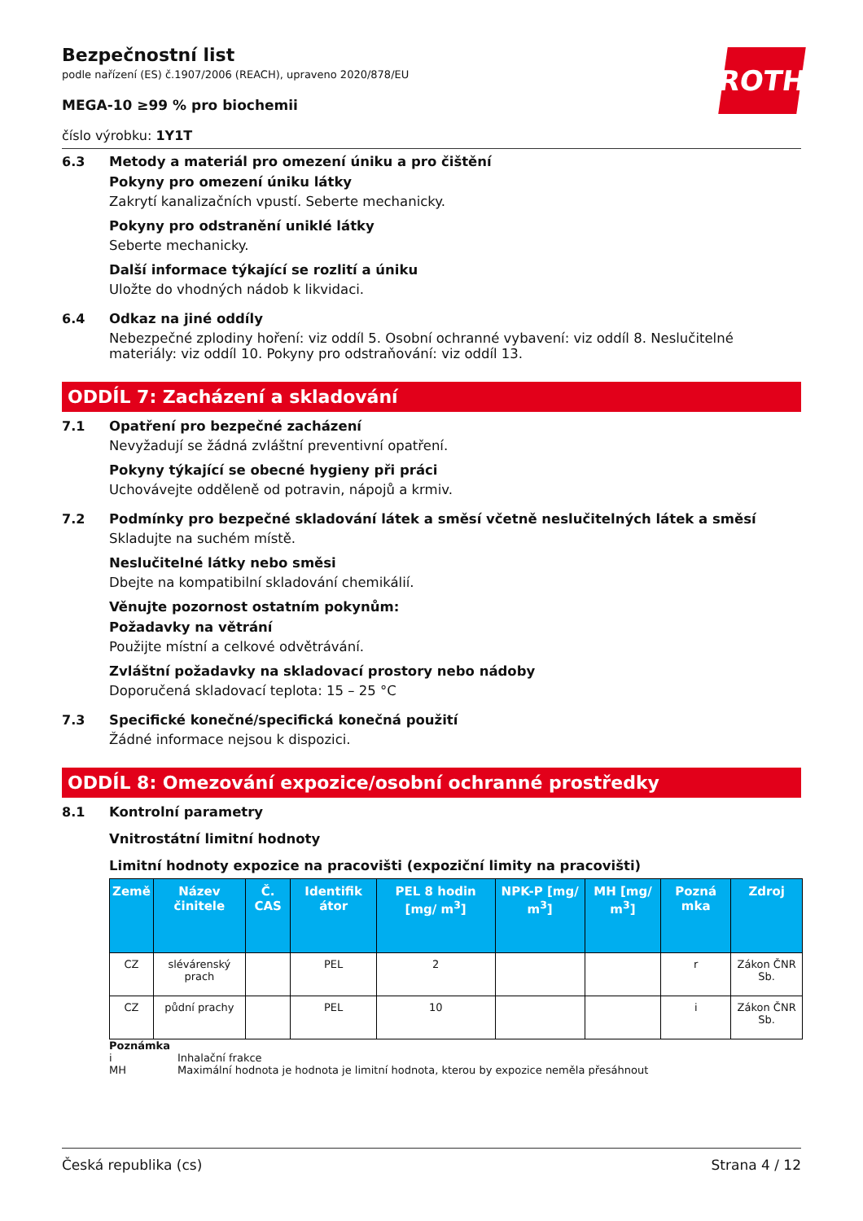ROTH
Bezpečnostní list
podle nařízení (ES) č.1907/2006 (REACH), upraveno 2020/878/EU
MEGA-10 ≥99 % pro biochemii
číslo výrobku: 1Y1T
6.3 Metody a materiál pro omezení úniku a pro čištění
Pokyny pro omezení úniku látky
Zakrytí kanalizačních vpustí. Seberte mechanicky.
Pokyny pro odstranění uniklé látky
Seberte mechanicky.
Další informace týkající se rozlití a úniku
Uložte do vhodných nádob k likvidaci.
6.4 Odkaz na jiné oddíly
Nebezpečné zplodiny hoření: viz oddíl 5. Osobní ochranné vybavení: viz oddíl 8. Neslučitelné materiály: viz oddíl 10. Pokyny pro odstraňování: viz oddíl 13.
ODDÍL 7: Zacházení a skladování
7.1 Opatření pro bezpečné zacházení
Nevyžadují se žádná zvláštní preventivní opatření.
Pokyny týkající se obecné hygieny při práci
Uchovávejte odděleně od potravin, nápojů a krmiv.
7.2 Podmínky pro bezpečné skladování látek a směsí včetně neslučitelných látek a směsí
Skladujte na suchém místě.
Neslučitelné látky nebo směsi
Dbejte na kompatibilní skladování chemikálií.
Věnujte pozornost ostatním pokynům:
Požadavky na větrání
Použijte místní a celkové odvětrávání.
Zvláštní požadavky na skladovací prostory nebo nádoby
Doporučená skladovací teplota: 15 – 25 °C
7.3 Specifické konečné/specifická konečná použití
Žádné informace nejsou k dispozici.
ODDÍL 8: Omezování expozice/osobní ochranné prostředky
8.1 Kontrolní parametry
Vnitrostátní limitní hodnoty
Limitní hodnoty expozice na pracovišti (expoziční limity na pracovišti)
| Země | Název činitele | Č. CAS | Identifik átor | PEL 8 hodin [mg/ m<sup>3</sup>] | NPK-P [mg/ m<sup>3</sup>] | MH [mg/ m<sup>3</sup>] | Pozná mka | Zdroj |
| --- | --- | --- | --- | --- | --- | --- | --- | --- |
| CZ | slévárenský prach | | PEL | 2 | | | r | Zákon ČNR Sb. |
| CZ | půdní prachy | | PEL | 10 | | | i | Zákon ČNR Sb. |
Poznámka
i Inhalační frakce
MH Maximální hodnota je hodnota je limitní hodnota, kterou by expozice neměla přesáhnout
Česká republika (cs) Strana 4 / 12